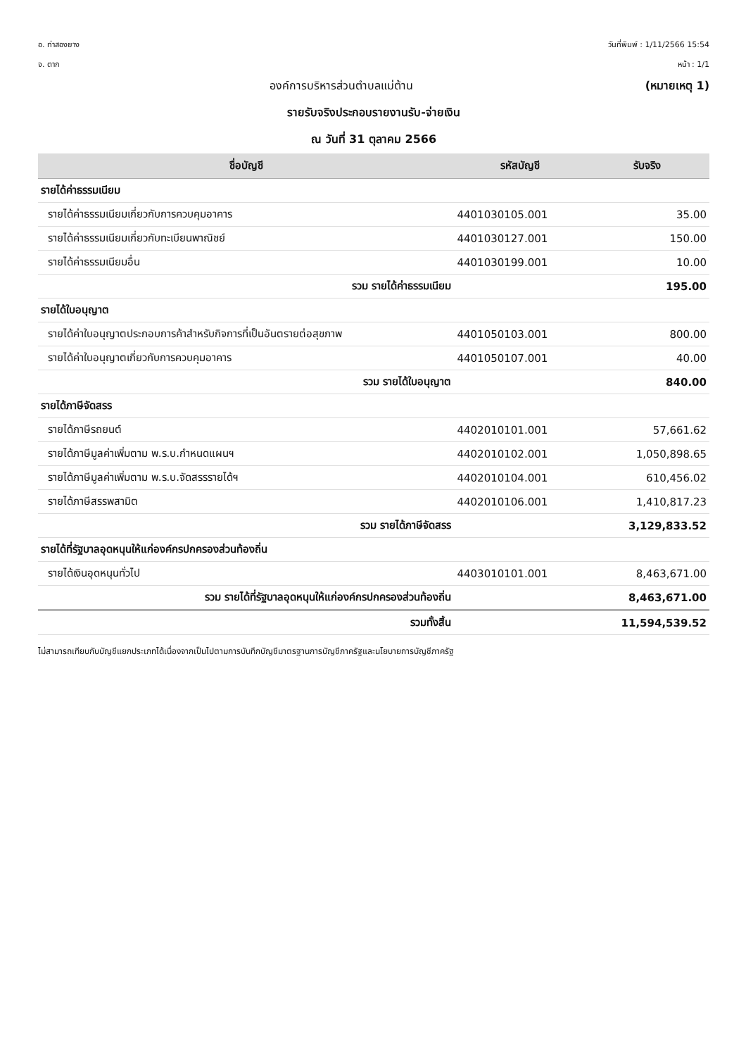อ. ท่าสองยาง
จ. ตาก
วันที่พิมพ์ : 1/11/2566 15:54
หน้า : 1/1
องค์การบริหารส่วนตำบลแม่ต้าน (หมายเหตุ 1)
รายรับจริงประกอบรายงานรับ-จ่ายเงิน
ณ วันที่ 31 ตุลาคม 2566
| ชื่อบัญชี | รหัสบัญชี | รับจริง |
| --- | --- | --- |
| รายได้ค่าธรรมเนียม | | |
| รายได้ค่าธรรมเนียมเกี่ยวกับการควบคุมอาคาร | 4401030105.001 | 35.00 |
| รายได้ค่าธรรมเนียมเกี่ยวกับทะเบียนพาณิชย์ | 4401030127.001 | 150.00 |
| รายได้ค่าธรรมเนียมอื่น | 4401030199.001 | 10.00 |
| รวม รายได้ค่าธรรมเนียม | | 195.00 |
| รายได้ใบอนุญาต | | |
| รายได้ค่าใบอนุญาตประกอบการค้าสำหรับกิจการที่เป็นอันตรายต่อสุขภาพ | 4401050103.001 | 800.00 |
| รายได้ค่าใบอนุญาตเกี่ยวกับการควบคุมอาคาร | 4401050107.001 | 40.00 |
| รวม รายได้ใบอนุญาต | | 840.00 |
| รายได้ภาษีจัดสรร | | |
| รายได้ภาษีรถยนต์ | 4402010101.001 | 57,661.62 |
| รายได้ภาษีมูลค่าเพิ่มตาม พ.ร.บ.กำหนดแผนฯ | 4402010102.001 | 1,050,898.65 |
| รายได้ภาษีมูลค่าเพิ่มตาม พ.ร.บ.จัดสรรรายได้ฯ | 4402010104.001 | 610,456.02 |
| รายได้ภาษีสรรพสามิต | 4402010106.001 | 1,410,817.23 |
| รวม รายได้ภาษีจัดสรร | | 3,129,833.52 |
| รายได้ที่รัฐบาลอุดหนุนให้แก่องค์กรปกครองส่วนท้องถิ่น | | |
| รายได้เงินอุดหนุนทั่วไป | 4403010101.001 | 8,463,671.00 |
| รวม รายได้ที่รัฐบาลอุดหนุนให้แก่องค์กรปกครองส่วนท้องถิ่น | | 8,463,671.00 |
| รวมทั้งสิ้น | | 11,594,539.52 |
ไม่สามารถเทียบกับบัญชีแยกประเภทได้เนื่องจากเป็นไปตามการบันทึกบัญชีมาตรฐานการบัญชีภาครัฐและนโยบายการบัญชีภาครัฐ